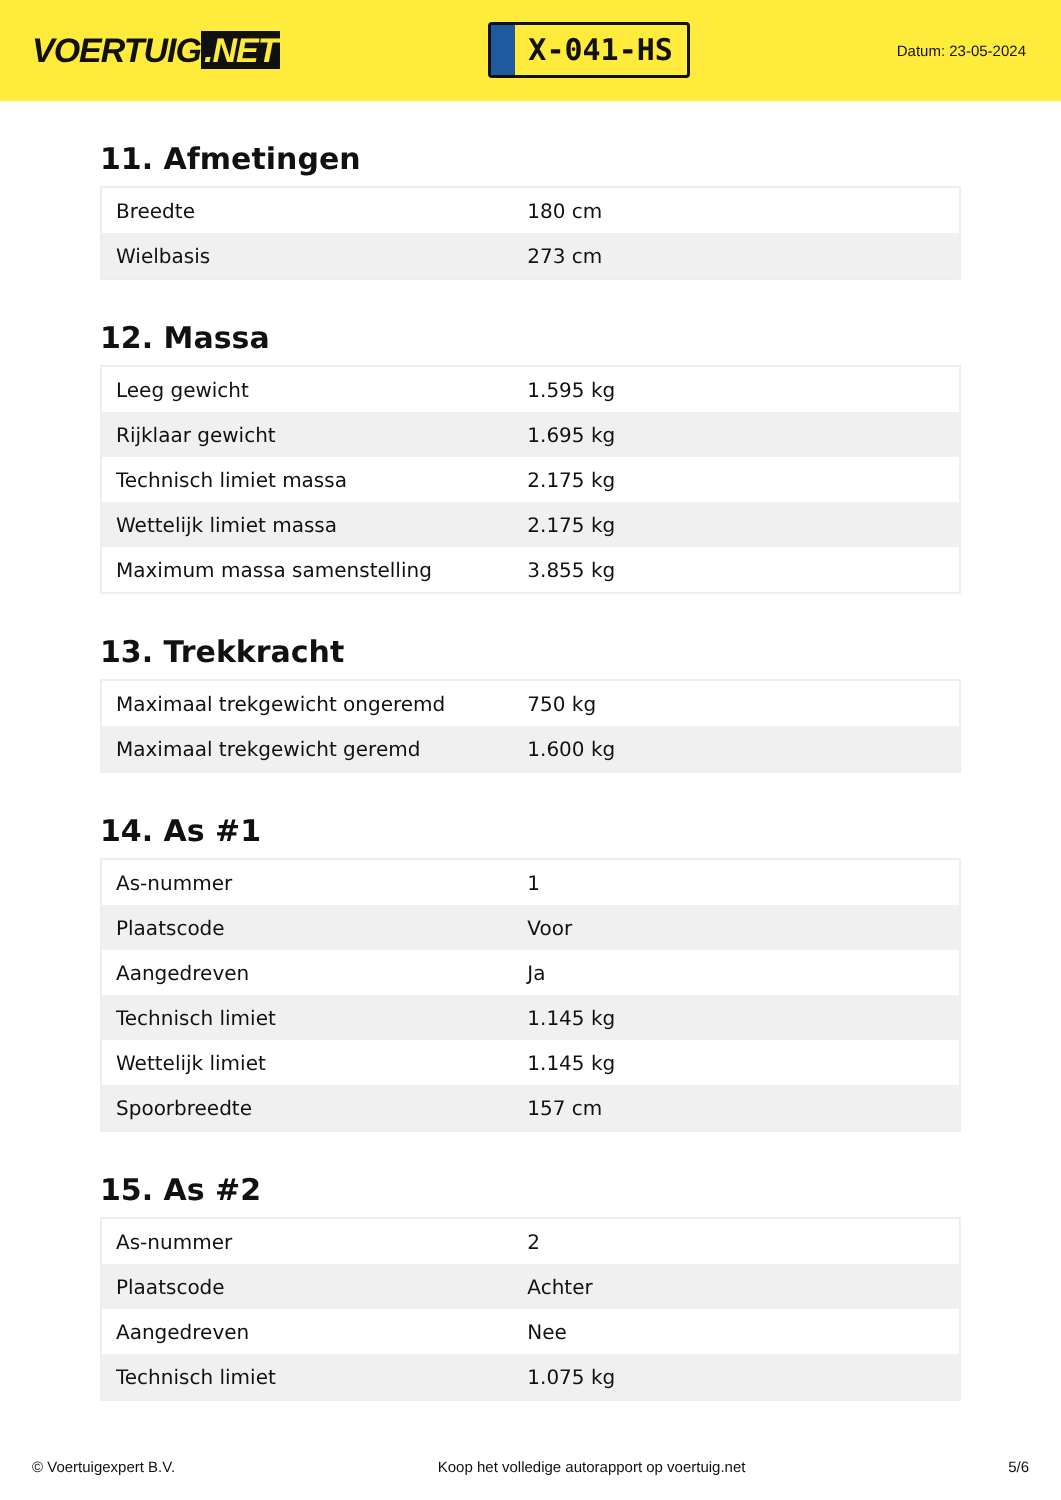VOERTUIG.NET
X-041-HS
Datum: 23-05-2024
11. Afmetingen
| Breedte | 180 cm |
| Wielbasis | 273 cm |
12. Massa
| Leeg gewicht | 1.595 kg |
| Rijklaar gewicht | 1.695 kg |
| Technisch limiet massa | 2.175 kg |
| Wettelijk limiet massa | 2.175 kg |
| Maximum massa samenstelling | 3.855 kg |
13. Trekkracht
| Maximaal trekgewicht ongeremd | 750 kg |
| Maximaal trekgewicht geremd | 1.600 kg |
14. As #1
| As-nummer | 1 |
| Plaatscode | Voor |
| Aangedreven | Ja |
| Technisch limiet | 1.145 kg |
| Wettelijk limiet | 1.145 kg |
| Spoorbreedte | 157 cm |
15. As #2
| As-nummer | 2 |
| Plaatscode | Achter |
| Aangedreven | Nee |
| Technisch limiet | 1.075 kg |
© Voertuigexpert B.V. Koop het volledige autorapport op voertuig.net
5/6